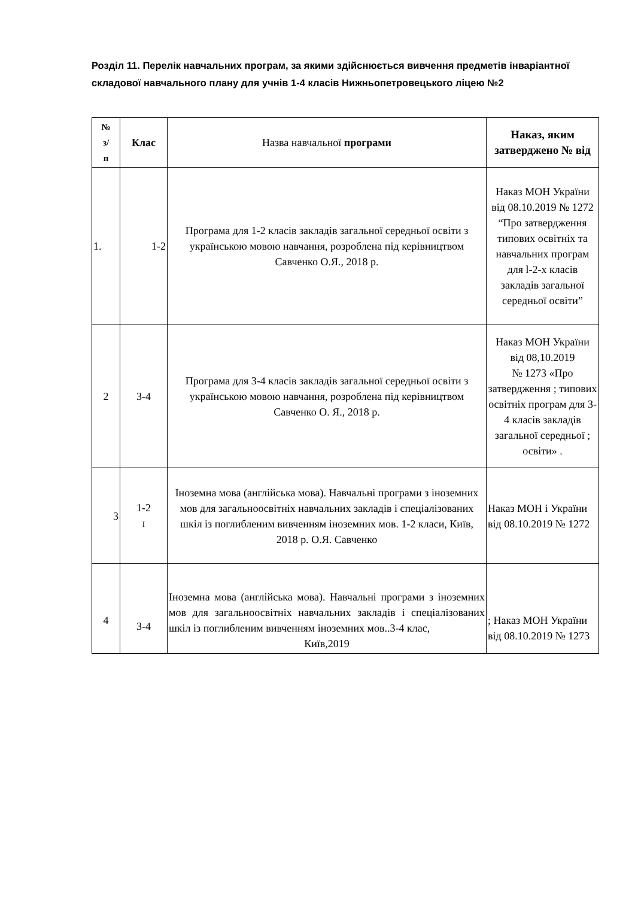Розділ 11. Перелік навчальних програм, за якими здійснюється вивчення предметів інваріантної складової навчального плану для учнів 1-4 класів Нижньопетровецького ліцею №2
| № з/ п | Клас | Назва навчальної програми | Наказ, яким затверджено № від |
| --- | --- | --- | --- |
| 1. | 1-2 | Програма для 1-2 класів закладів загальної середньої освіти з українською мовою навчання, розроблена під керівництвом Савченко О.Я., 2018 р. | Наказ МОН України від 08.10.2019 № 1272 “Про затвердження типових освітніх та навчальних програм для l-2-х класів закладів загальної середньої освіти” |
| 2 | 3-4 | Програма для 3-4 класів закладів загальної середньої освіти з українською мовою навчання, розроблена під керівництвом Савченко О. Я., 2018 р. | Наказ МОН України від 08,10.2019 № 1273 «Про затвердження ; типових освітніх програм для 3-4 класів закладів загальної середньої ; освіти» . |
| 3 | 1-2 I | Іноземна мова (англійська мова). Навчальні програми з іноземних мов для загальноосвітніх навчальних закладів і спеціалізованих шкіл із поглибленим вивченням іноземних мов. 1-2 класи, Київ, 2018 р. О.Я. Савченко | Наказ МОН і України від 08.10.2019 № 1272 |
| 4 | 3-4 | Іноземна мова (англійська мова). Навчальні програми з іноземних мов для загальноосвітніх навчальних закладів і спеціалізованих шкіл із поглибленим вивченням іноземних мов..3-4 клас, Київ,2019 | ; Наказ МОН України від 08.10.2019 № 1273 |